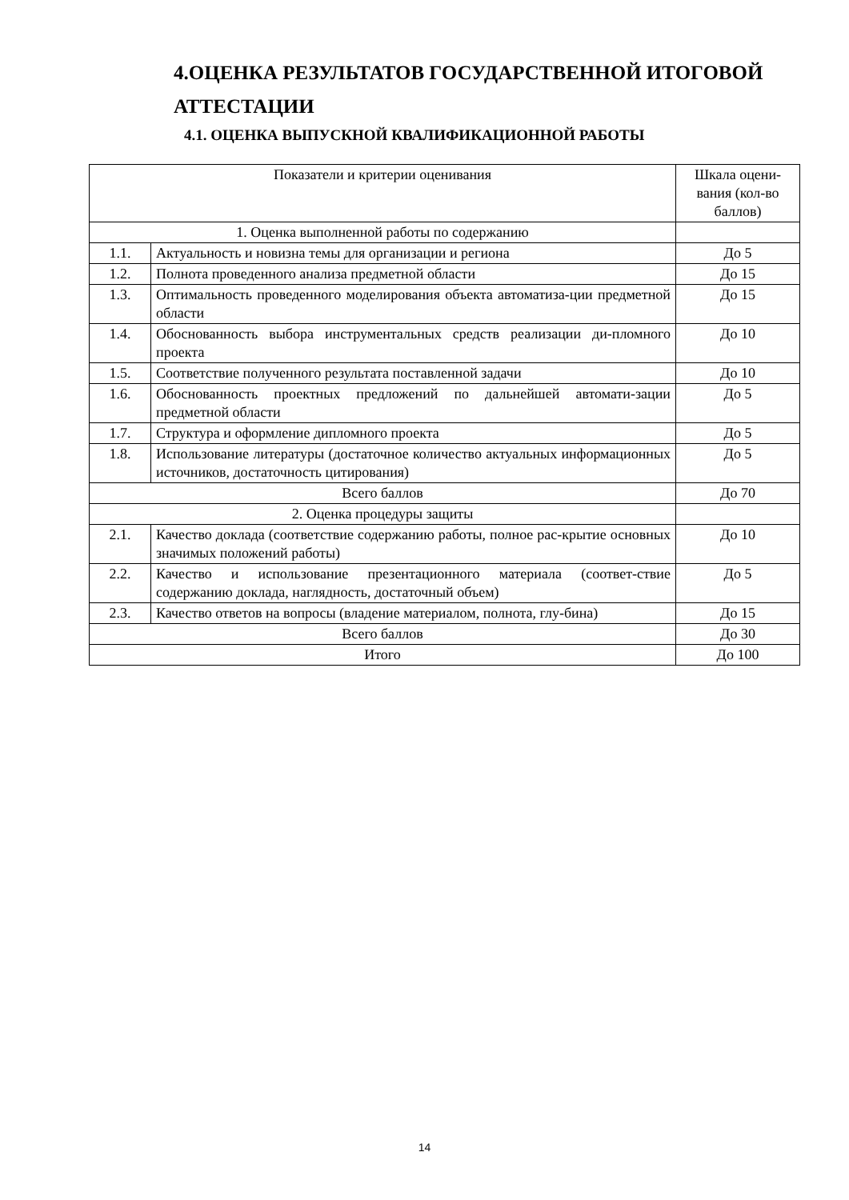4.ОЦЕНКА РЕЗУЛЬТАТОВ ГОСУДАРСТВЕННОЙ ИТОГОВОЙ АТТЕСТАЦИИ
4.1. ОЦЕНКА ВЫПУСКНОЙ КВАЛИФИКАЦИОННОЙ РАБОТЫ
| Показатели и критерии оценивания | | Шкала оцени- вания (кол-во баллов) |
| --- | --- | --- |
| 1. Оценка выполненной работы по содержанию | | |
| 1.1. | Актуальность и новизна темы для организации и региона | До 5 |
| 1.2. | Полнота проведенного анализа предметной области | До 15 |
| 1.3. | Оптимальность проведенного моделирования объекта автоматиза-ции предметной области | До 15 |
| 1.4. | Обоснованность выбора инструментальных средств реализации ди-пломного проекта | До 10 |
| 1.5. | Соответствие полученного результата поставленной задачи | До 10 |
| 1.6. | Обоснованность проектных предложений по дальнейшей автомати-зации предметной области | До 5 |
| 1.7. | Структура и оформление дипломного проекта | До 5 |
| 1.8. | Использование литературы (достаточное количество актуальных информационных источников, достаточность цитирования) | До 5 |
| Всего баллов | | До 70 |
| 2. Оценка процедуры защиты | | |
| 2.1. | Качество доклада (соответствие содержанию работы, полное рас-крытие основных значимых положений работы) | До 10 |
| 2.2. | Качество и использование презентационного материала (соответ-ствие содержанию доклада, наглядность, достаточный объем) | До 5 |
| 2.3. | Качество ответов на вопросы (владение материалом, полнота, глу-бина) | До 15 |
| Всего баллов | | До 30 |
| Итого | | До 100 |
14